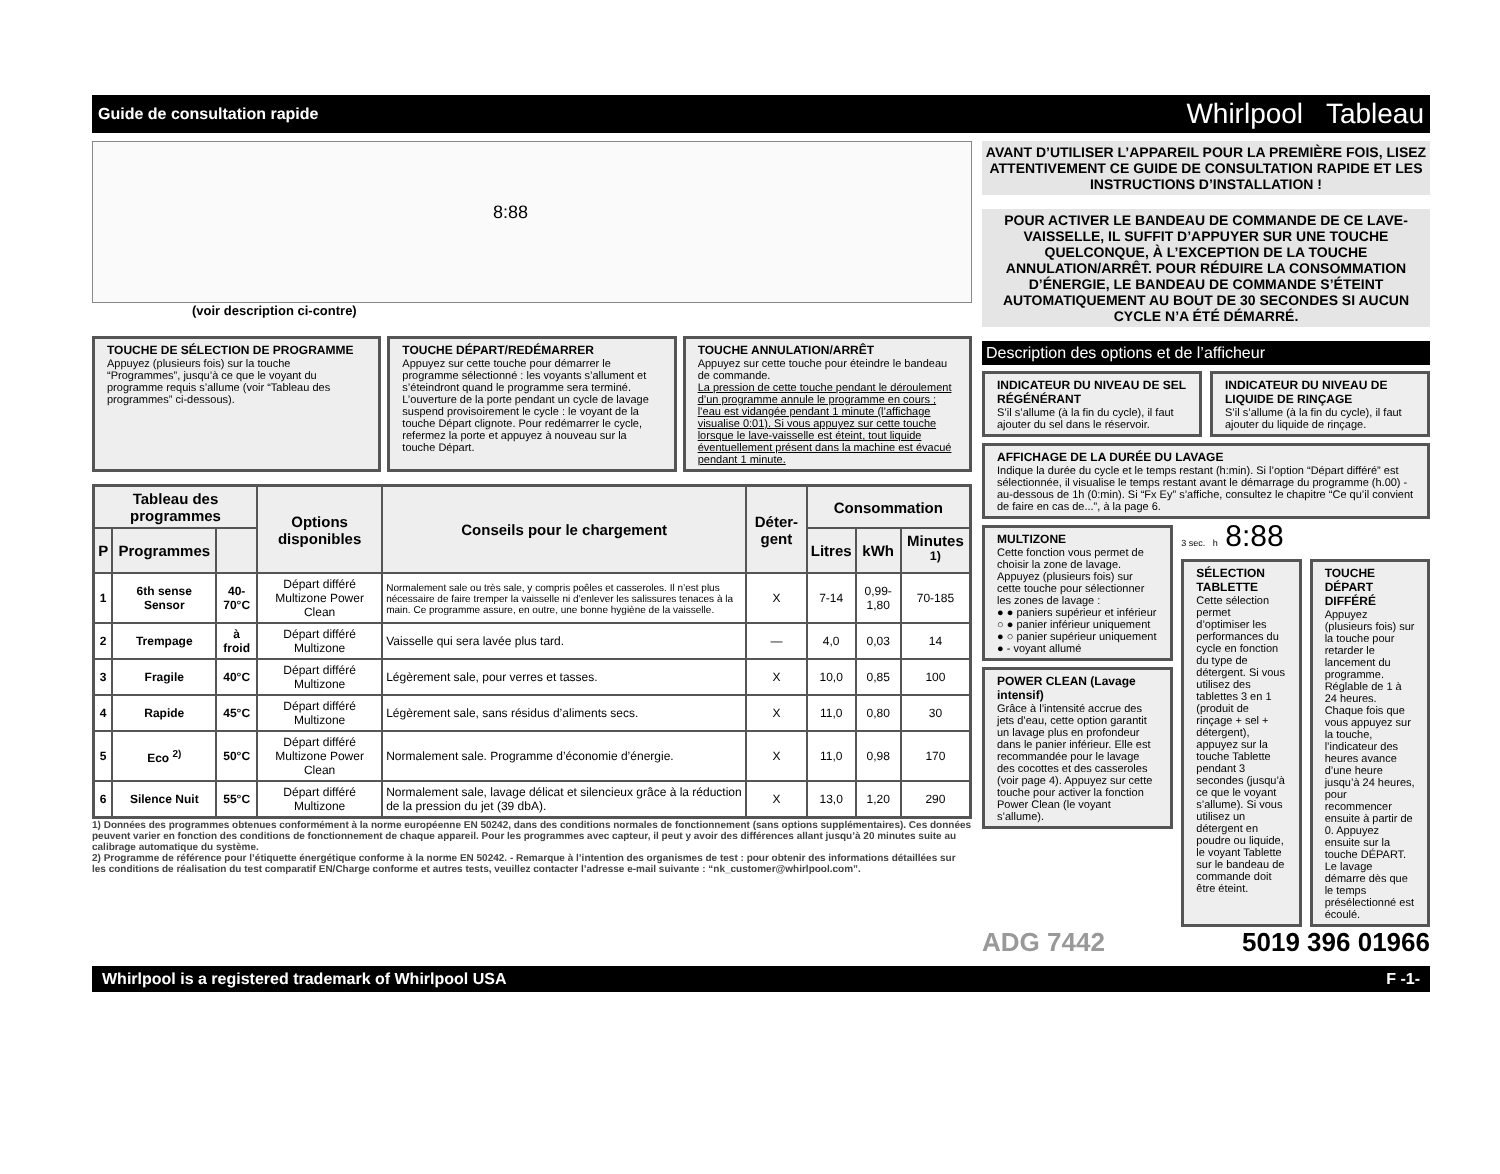Guide de consultation rapide Whirlpool Tableau
8:88
(voir description ci-contre)
TOUCHE DE SÉLECTION DE PROGRAMME
Appuyez (plusieurs fois) sur la touche “Programmes”, jusqu’à ce que le voyant du programme requis s’allume (voir “Tableau des programmes” ci-dessous).
TOUCHE DÉPART/REDÉMARRER
Appuyez sur cette touche pour démarrer le programme sélectionné : les voyants s’allument et s’éteindront quand le programme sera terminé. L’ouverture de la porte pendant un cycle de lavage suspend provisoirement le cycle : le voyant de la touche Départ clignote. Pour redémarrer le cycle, refermez la porte et appuyez à nouveau sur la touche Départ.
TOUCHE ANNULATION/ARRÊT
Appuyez sur cette touche pour éteindre le bandeau de commande.
La pression de cette touche pendant le déroulement d’un programme annule le programme en cours ; l’eau est vidangée pendant 1 minute (l’affichage visualise 0:01). Si vous appuyez sur cette touche lorsque le lave-vaisselle est éteint, tout liquide éventuellement présent dans la machine est évacué pendant 1 minute.
| Tableau des programmes | | | Options disponibles | Conseils pour le chargement | Déter-gent | Consommation | | |
| --- | --- | --- | --- | --- | --- | --- | --- | --- |
| P | Programmes | | | | | Litres | kWh | Minutes <sup>1)</sup> |
| 1 | 6th sense Sensor | 40-70°C | Départ différé Multizone Power Clean | Normalement sale ou très sale, y compris poêles et casseroles. Il n’est plus nécessaire de faire tremper la vaisselle ni d’enlever les salissures tenaces à la main. Ce programme assure, en outre, une bonne hygiène de la vaisselle. | X | 7-14 | 0,99-1,80 | 70-185 |
| 2 | Trempage | à froid | Départ différé Multizone | Vaisselle qui sera lavée plus tard. | — | 4,0 | 0,03 | 14 |
| 3 | Fragile | 40°C | Départ différé Multizone | Légèrement sale, pour verres et tasses. | X | 10,0 | 0,85 | 100 |
| 4 | Rapide | 45°C | Départ différé Multizone | Légèrement sale, sans résidus d’aliments secs. | X | 11,0 | 0,80 | 30 |
| 5 | Eco <sup>2)</sup> | 50°C | Départ différé Multizone Power Clean | Normalement sale. Programme d’économie d’énergie. | X | 11,0 | 0,98 | 170 |
| 6 | Silence Nuit | 55°C | Départ différé Multizone | Normalement sale, lavage délicat et silencieux grâce à la réduction de la pression du jet (39 dbA). | X | 13,0 | 1,20 | 290 |
1) Données des programmes obtenues conformément à la norme européenne EN 50242, dans des conditions normales de fonctionnement (sans options supplémentaires). Ces données peuvent varier en fonction des conditions de fonctionnement de chaque appareil. Pour les programmes avec capteur, il peut y avoir des différences allant jusqu’à 20 minutes suite au calibrage automatique du système.
2) Programme de référence pour l’étiquette énergétique conforme à la norme EN 50242. - Remarque à l’intention des organismes de test : pour obtenir des informations détaillées sur les conditions de réalisation du test comparatif EN/Charge conforme et autres tests, veuillez contacter l’adresse e-mail suivante : “nk_customer@whirlpool.com”.
AVANT D’UTILISER L’APPAREIL POUR LA PREMIÈRE FOIS, LISEZ ATTENTIVEMENT CE GUIDE DE CONSULTATION RAPIDE ET LES INSTRUCTIONS D’INSTALLATION !
POUR ACTIVER LE BANDEAU DE COMMANDE DE CE LAVE-VAISSELLE, IL SUFFIT D’APPUYER SUR UNE TOUCHE QUELCONQUE, À L’EXCEPTION DE LA TOUCHE ANNULATION/ARRÊT. POUR RÉDUIRE LA CONSOMMATION D’ÉNERGIE, LE BANDEAU DE COMMANDE S’ÉTEINT AUTOMATIQUEMENT AU BOUT DE 30 SECONDES SI AUCUN CYCLE N’A ÉTÉ DÉMARRÉ.
Description des options et de l’afficheur
INDICATEUR DU NIVEAU DE SEL RÉGÉNÉRANT
S’il s’allume (à la fin du cycle), il faut ajouter du sel dans le réservoir.
INDICATEUR DU NIVEAU DE LIQUIDE DE RINÇAGE
S’il s’allume (à la fin du cycle), il faut ajouter du liquide de rinçage.
AFFICHAGE DE LA DURÉE DU LAVAGE
Indique la durée du cycle et le temps restant (h:min). Si l’option “Départ différé” est sélectionnée, il visualise le temps restant avant le démarrage du programme (h.00) - au-dessous de 1h (0:min). Si “Fx Ey” s’affiche, consultez le chapitre “Ce qu’il convient de faire en cas de...”, à la page 6.
MULTIZONE
Cette fonction vous permet de choisir la zone de lavage. Appuyez (plusieurs fois) sur cette touche pour sélectionner les zones de lavage :
● ● paniers supérieur et inférieur
○ ● panier inférieur uniquement
● ○ panier supérieur uniquement
● - voyant allumé
POWER CLEAN (Lavage intensif)
Grâce à l’intensité accrue des jets d’eau, cette option garantit un lavage plus en profondeur dans le panier inférieur. Elle est recommandée pour le lavage des cocottes et des casseroles (voir page 4). Appuyez sur cette touche pour activer la fonction Power Clean (le voyant s’allume).
3 sec. h 8:88
SÉLECTION TABLETTE
Cette sélection permet d’optimiser les performances du cycle en fonction du type de détergent. Si vous utilisez des tablettes 3 en 1 (produit de rinçage + sel + détergent), appuyez sur la touche Tablette pendant 3 secondes (jusqu’à ce que le voyant s’allume). Si vous utilisez un détergent en poudre ou liquide, le voyant Tablette sur le bandeau de commande doit être éteint.
TOUCHE DÉPART DIFFÉRÉ
Appuyez (plusieurs fois) sur la touche pour retarder le lancement du programme. Réglable de 1 à 24 heures. Chaque fois que vous appuyez sur la touche, l’indicateur des heures avance d’une heure jusqu’à 24 heures, pour recommencer ensuite à partir de 0. Appuyez ensuite sur la touche DÉPART. Le lavage démarre dès que le temps présélectionné est écoulé.
ADG 7442 5019 396 01966
Whirlpool is a registered trademark of Whirlpool USA F -1-